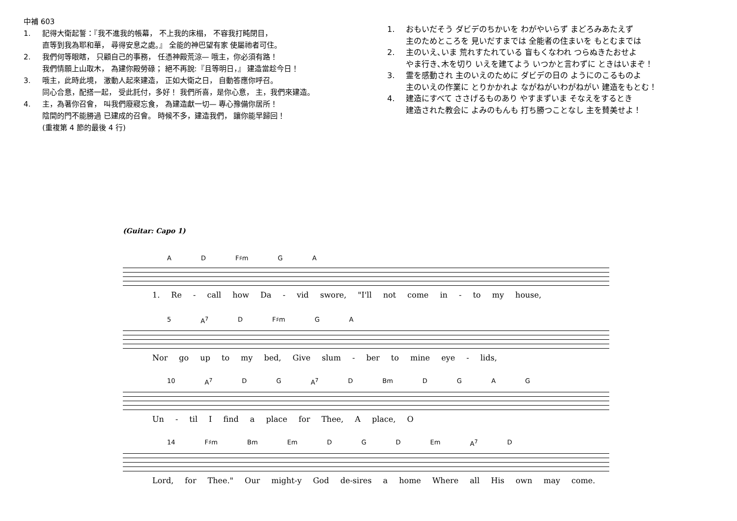中補 603
1. 記得大衛起誓：『我不進我的帳幕， 不上我的床榻， 不容我打盹閉目，
直等到我為耶和華， 尋得安息之處。』 全能的神巴望有家 使屬祂者可住。
2. 我們何等眼瞎， 只顧自己的事務， 任憑神殿荒涼— 哦主，你必須有路！
我們情願上山取木， 為建你殿勞碌； 絕不再說:『且等明日，』 建造當趁今日！
3. 哦主，此時此境， 激動人起來建造， 正如大衛之日， 自動答應你呼召。
同心合意，配搭一起， 受此託付，多好！ 我們所喜，是你心意， 主，我們來建造。
4. 主，為著你召會， 叫我們廢寢忘食， 為建造獻一切— 專心豫備你居所！
陰間的門不能勝過 已建成的召會。 時候不多，建造我們， 讓你能早歸回！
(重複第 4 節的最後 4 行)
1. おもいだそう ダビデのちかいを わがやいらず まどろみあたえず
主のためところを 見いだすまでは 全能者の住まいを もとむまでは
2. 主のいえ､いま 荒れすたれている 盲もくなわれ つらぬきたおせよ
やま行き､木を切り いえを建てよう いつかと言わずに ときはいまぞ！
3. 霊を感動され 主のいえのために ダビデの日の ようにのこるものよ
主のいえの作業に とりかかれよ ながねがいわがねがい 建造をもとむ！
4. 建造にすべて ささげるものあり やすまずいま そなえをするとき
建造された教会に よみのもんも 打ち勝つことなし 主を賛美せよ！
(Guitar: Capo 1)
A D F♯m G A
1. Re - call how Da - vid swore, "I'll not come in - to my house,
5 A<sup>7</sup> D F♯m G A
Nor go up to my bed, Give slum - ber to mine eye - lids,
10 A<sup>7</sup> D G A<sup>7</sup> D Bm DGAG
Un - til I find a place for Thee, A place, O
14 F♯m Bm Em D G D Em A<sup>7</sup> D
Lord, for Thee." Our might-y God de-sires a home Where all His own may come.